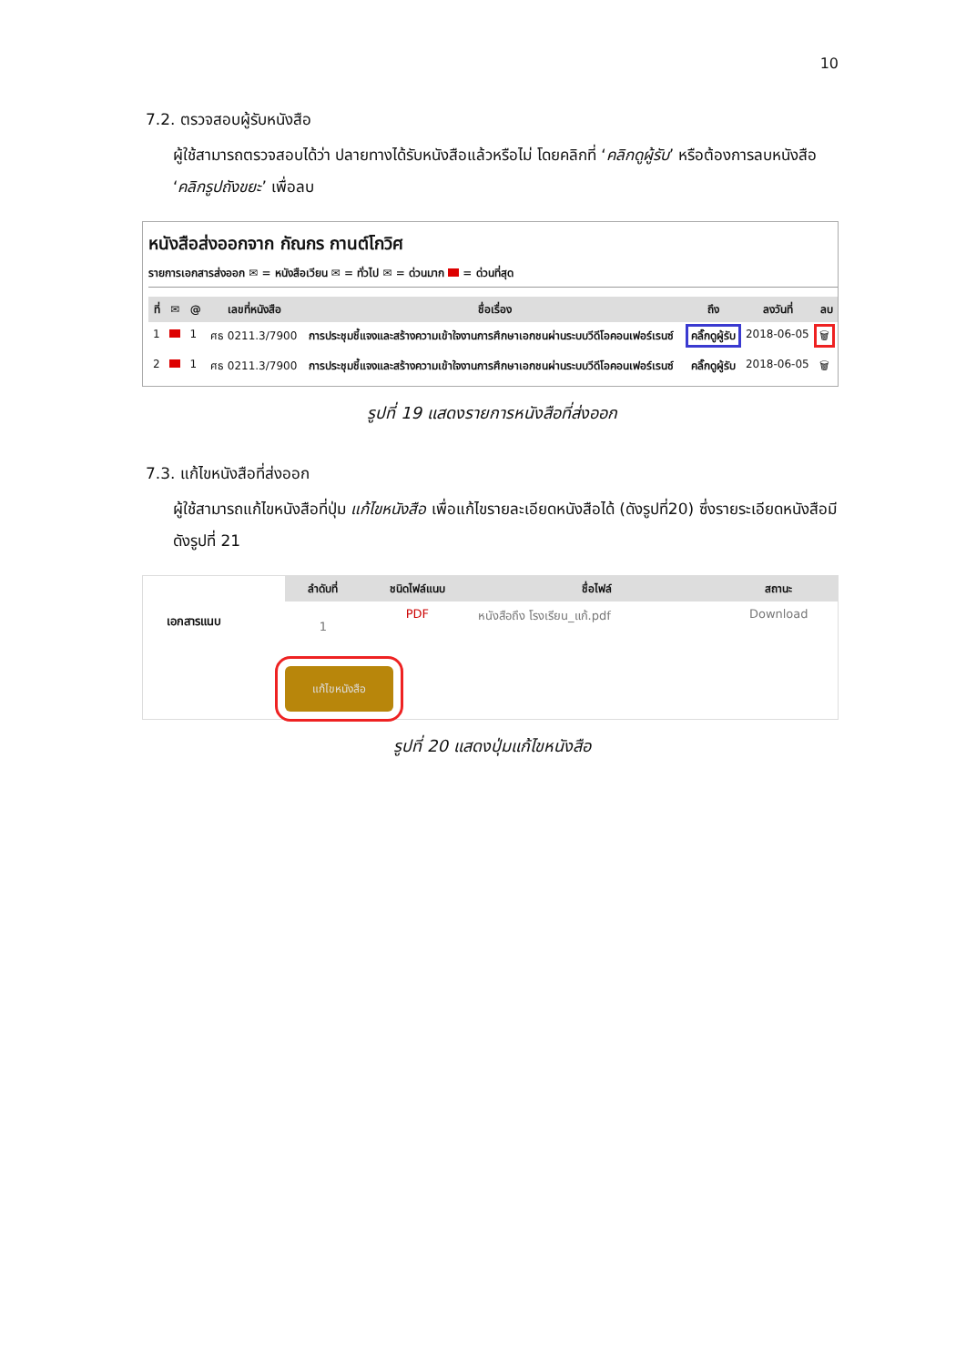10
7.2. ตรวจสอบผู้รับหนังสือ
ผู้ใช้สามารถตรวจสอบได้ว่า ปลายทางได้รับหนังสือแล้วหรือไม่ โดยคลิกที่ ‘คลิกดูผู้รับ’ หรือต้องการลบหนังสือ ‘คลิกรูปถังขยะ’ เพื่อลบ
หนังสือส่งออกจาก กัณกร กานต์โกวิศ
รายการเอกสารส่งออก ✉ = หนังสือเวียน ✉ = ทั่วไป ✉ = ด่วนมาก = ด่วนที่สุด
| ที่ | ✉ | @ | เลขที่หนังสือ | ชื่อเรื่อง | ถึง | ลงวันที่ | ลบ |
| --- | --- | --- | --- | --- | --- | --- | --- |
| 1 | | 1 | ศธ 0211.3/7900 | การประชุมชี้แจงและสร้างความเข้าใจงานการศึกษาเอกชนผ่านระบบวีดีโอคอนเฟอร์เรนซ์ | คลิ๊กดูผู้รับ | 2018-06-05 | 🗑 |
| 2 | | 1 | ศธ 0211.3/7900 | การประชุมชี้แจงและสร้างความเข้าใจงานการศึกษาเอกชนผ่านระบบวีดีโอคอนเฟอร์เรนซ์ | คลิ๊กดูผู้รับ | 2018-06-05 | 🗑 |
รูปที่ 19 แสดงรายการหนังสือที่ส่งออก
7.3. แก้ไขหนังสือที่ส่งออก
ผู้ใช้สามารถแก้ไขหนังสือที่ปุ่ม แก้ไขหนังสือ เพื่อแก้ไขรายละเอียดหนังสือได้ (ดังรูปที่20) ซึ่งรายระเอียดหนังสือมีดังรูปที่ 21
เอกสารแนบ
| ลำดับที่ | ชนิดไฟล์แนบ | ชื่อไฟล์ | สถานะ |
| --- | --- | --- | --- |
| 1 | PDF | หนังสือถึง โรงเรียน_แก้.pdf | Download |
แก้ไขหนังสือ
รูปที่ 20 แสดงปุ่มแก้ไขหนังสือ